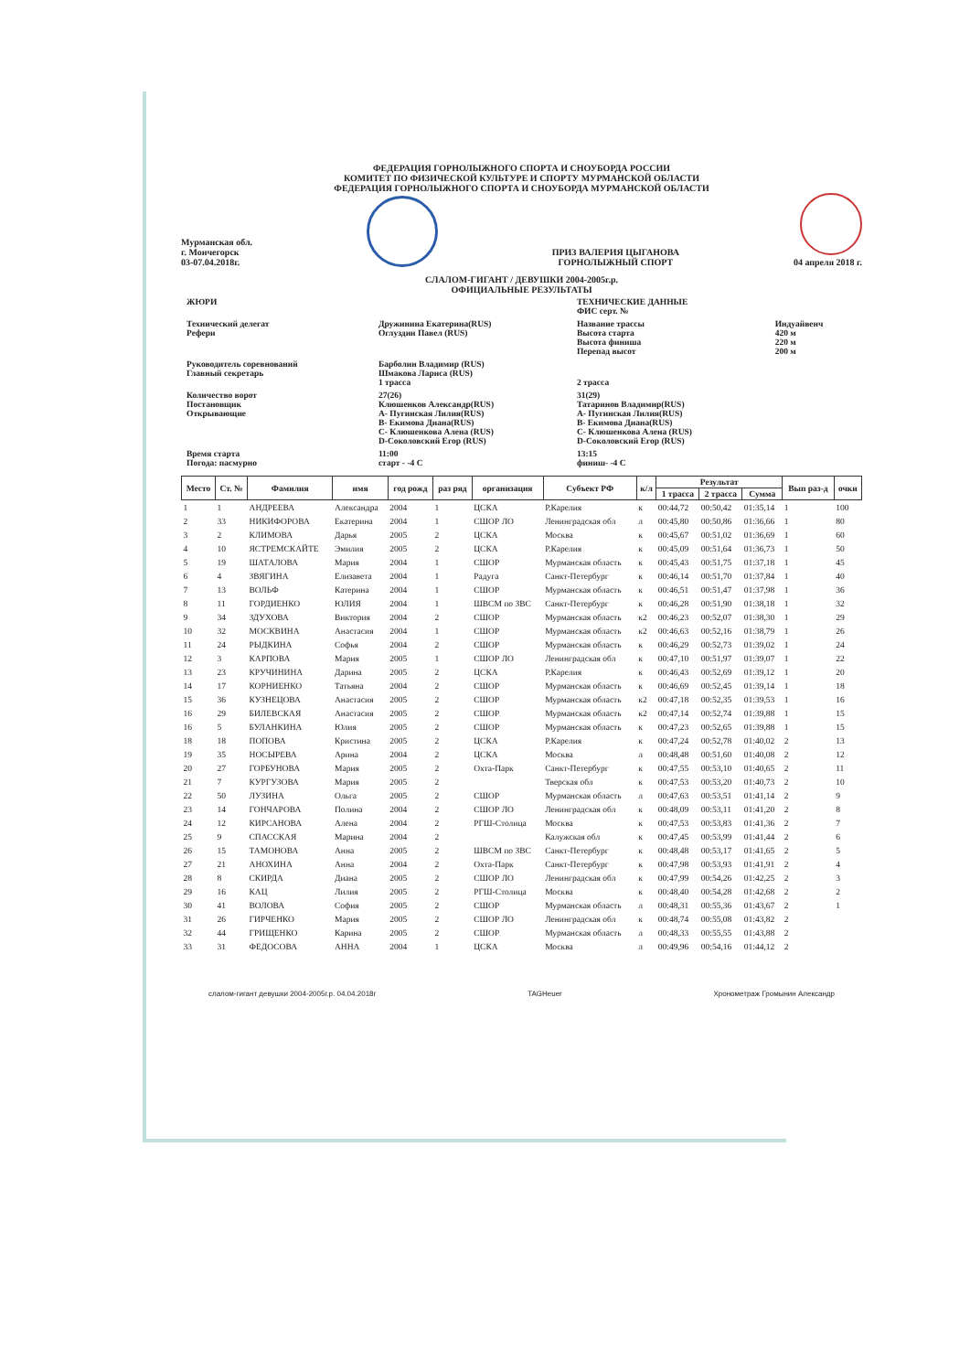ФЕДЕРАЦИЯ ГОРНОЛЫЖНОГО СПОРТА И СНОУБОРДА РОССИИ
КОМИТЕТ ПО ФИЗИЧЕСКОЙ КУЛЬТУРЕ И СПОРТУ МУРМАНСКОЙ ОБЛАСТИ
ФЕДЕРАЦИЯ ГОРНОЛЫЖНОГО СПОРТА И СНОУБОРДА МУРМАНСКОЙ ОБЛАСТИ
Мурманская обл.
г. Мончегорск
03-07.04.2018г.
ПРИЗ ВАЛЕРИЯ ЦЫГАНОВА
ГОРНОЛЫЖНЫЙ СПОРТ
04 апреля 2018 г.
СЛАЛОМ-ГИГАНТ / ДЕВУШКИ 2004-2005г.р.
ОФИЦИАЛЬНЫЕ РЕЗУЛЬТАТЫ
| ЖЮРИ | | ТЕХНИЧЕСКИЕ ДАННЫЕ ФИС серт. № | |
| Технический делегат Рефери | Дружинина Екатерина(RUS) Оглуздин Павел (RUS) | Название трассы Высота старта Высота финиша Перепад высот | Индуайвенч 420 м 220 м 200 м |
| Руководитель соревнований Главный секретарь | Барболин Владимир (RUS) Шмакова Лариса (RUS) 1 трасса | 2 трасса | |
| Количество ворот Постановщик Открывающие | 27(26) Клюшенков Александр(RUS) А- Пугинская Лилия(RUS) В- Екимова Диана(RUS) С- Клюшенкова Алена (RUS) D-Соколовский Егор (RUS) | 31(29) Татаринов Владимир(RUS) А- Пугинская Лилия(RUS) В- Екимова Диана(RUS) С- Клюшенкова Алена (RUS) D-Соколовский Егор (RUS) | |
| Время старта Погода: пасмурно | 11:00 старт - -4 С | 13:15 финиш- -4 С | |
| Место | Ст. № | Фамилия | имя | год рожд | раз ряд | организация | Субъект РФ | к/л | Результат | | | Вып раз-д | очки |
| --- | --- | --- | --- | --- | --- | --- | --- | --- | --- | --- | --- | --- | --- |
| | | | | | | | | | 1 трасса | 2 трасса | Сумма | | |
| 1 | 1 | АНДРЕЕВА | Александра | 2004 | 1 | ЦСКА | Р.Карелия | к | 00:44,72 | 00:50,42 | 01:35,14 | 1 | 100 |
| 2 | 33 | НИКИФОРОВА | Екатерина | 2004 | 1 | СШОР ЛО | Ленинградская обл | л | 00:45,80 | 00:50,86 | 01:36,66 | 1 | 80 |
| 3 | 2 | КЛИМОВА | Дарья | 2005 | 2 | ЦСКА | Москва | к | 00:45,67 | 00:51,02 | 01:36,69 | 1 | 60 |
| 4 | 10 | ЯСТРЕМСКАЙТЕ | Эмилия | 2005 | 2 | ЦСКА | Р.Карелия | к | 00:45,09 | 00:51,64 | 01:36,73 | 1 | 50 |
| 5 | 19 | ШАТАЛОВА | Мария | 2004 | 1 | СШОР | Мурманская область | к | 00:45,43 | 00:51,75 | 01:37,18 | 1 | 45 |
| 6 | 4 | ЗВЯГИНА | Елизавета | 2004 | 1 | Радуга | Санкт-Петербург | к | 00:46,14 | 00:51,70 | 01:37,84 | 1 | 40 |
| 7 | 13 | ВОЛЬФ | Катерина | 2004 | 1 | СШОР | Мурманская область | к | 00:46,51 | 00:51,47 | 01:37,98 | 1 | 36 |
| 8 | 11 | ГОРДИЕНКО | ЮЛИЯ | 2004 | 1 | ШВСМ по ЗВС | Санкт-Петербург | к | 00:46,28 | 00:51,90 | 01:38,18 | 1 | 32 |
| 9 | 34 | ЗДУХОВА | Виктория | 2004 | 2 | СШОР | Мурманская область | к2 | 00:46,23 | 00:52,07 | 01:38,30 | 1 | 29 |
| 10 | 32 | МОСКВИНА | Анастасия | 2004 | 1 | СШОР | Мурманская область | к2 | 00:46,63 | 00:52,16 | 01:38,79 | 1 | 26 |
| 11 | 24 | РЫДКИНА | Софья | 2004 | 2 | СШОР | Мурманская область | к | 00:46,29 | 00:52,73 | 01:39,02 | 1 | 24 |
| 12 | 3 | КАРПОВА | Мария | 2005 | 1 | СШОР ЛО | Ленинградская обл | к | 00:47,10 | 00:51,97 | 01:39,07 | 1 | 22 |
| 13 | 23 | КРУЧИНИНА | Дарина | 2005 | 2 | ЦСКА | Р.Карелия | к | 00:46,43 | 00:52,69 | 01:39,12 | 1 | 20 |
| 14 | 17 | КОРНИЕНКО | Татьяна | 2004 | 2 | СШОР | Мурманская область | к | 00:46,69 | 00:52,45 | 01:39,14 | 1 | 18 |
| 15 | 36 | КУЗНЕЦОВА | Анастасия | 2005 | 2 | СШОР | Мурманская область | к2 | 00:47,18 | 00:52,35 | 01:39,53 | 1 | 16 |
| 16 | 29 | БИЛЕВСКАЯ | Анастасия | 2005 | 2 | СШОР | Мурманская область | к2 | 00:47,14 | 00:52,74 | 01:39,88 | 1 | 15 |
| 16 | 5 | БУЛАНКИНА | Юлия | 2005 | 2 | СШОР | Мурманская область | к | 00:47,23 | 00:52,65 | 01:39,88 | 1 | 15 |
| 18 | 18 | ПОПОВА | Кристина | 2005 | 2 | ЦСКА | Р.Карелия | к | 00:47,24 | 00:52,78 | 01:40,02 | 2 | 13 |
| 19 | 35 | НОСЫРЕВА | Арина | 2004 | 2 | ЦСКА | Москва | л | 00:48,48 | 00:51,60 | 01:40,08 | 2 | 12 |
| 20 | 27 | ГОРБУНОВА | Мария | 2005 | 2 | Охта-Парк | Санкт-Петербург | к | 00:47,55 | 00:53,10 | 01:40,65 | 2 | 11 |
| 21 | 7 | КУРГУЗОВА | Мария | 2005 | 2 | | Тверская обл | к | 00:47,53 | 00:53,20 | 01:40,73 | 2 | 10 |
| 22 | 50 | ЛУЗИНА | Ольга | 2005 | 2 | СШОР | Мурманская область | л | 00:47,63 | 00:53,51 | 01:41,14 | 2 | 9 |
| 23 | 14 | ГОНЧАРОВА | Полина | 2004 | 2 | СШОР ЛО | Ленинградская обл | к | 00:48,09 | 00:53,11 | 01:41,20 | 2 | 8 |
| 24 | 12 | КИРСАНОВА | Алена | 2004 | 2 | РГШ-Столица | Москва | к | 00:47,53 | 00:53,83 | 01:41,36 | 2 | 7 |
| 25 | 9 | СПАССКАЯ | Марина | 2004 | 2 | | Калужская обл | к | 00:47,45 | 00:53,99 | 01:41,44 | 2 | 6 |
| 26 | 15 | ТАМОНОВА | Анна | 2005 | 2 | ШВСМ по ЗВС | Санкт-Петербург | к | 00:48,48 | 00:53,17 | 01:41,65 | 2 | 5 |
| 27 | 21 | АНОХИНА | Анна | 2004 | 2 | Охта-Парк | Санкт-Петербург | к | 00:47,98 | 00:53,93 | 01:41,91 | 2 | 4 |
| 28 | 8 | СКИРДА | Диана | 2005 | 2 | СШОР ЛО | Ленинградская обл | к | 00:47,99 | 00:54,26 | 01:42,25 | 2 | 3 |
| 29 | 16 | КАЦ | Лилия | 2005 | 2 | РГШ-Столица | Москва | к | 00:48,40 | 00:54,28 | 01:42,68 | 2 | 2 |
| 30 | 41 | ВОЛОВА | София | 2005 | 2 | СШОР | Мурманская область | л | 00:48,31 | 00:55,36 | 01:43,67 | 2 | 1 |
| 31 | 26 | ГИРЧЕНКО | Мария | 2005 | 2 | СШОР ЛО | Ленинградская обл | к | 00:48,74 | 00:55,08 | 01:43,82 | 2 | |
| 32 | 44 | ГРИЩЕНКО | Карина | 2005 | 2 | СШОР | Мурманская область | л | 00:48,33 | 00:55,55 | 01:43,88 | 2 | |
| 33 | 31 | ФЕДОСОВА | АННА | 2004 | 1 | ЦСКА | Москва | л | 00:49,96 | 00:54,16 | 01:44,12 | 2 | |
слалом-гигант девушки 2004-2005г.р. 04.04.2018г TAGHeuer Хронометраж Громынин Александр